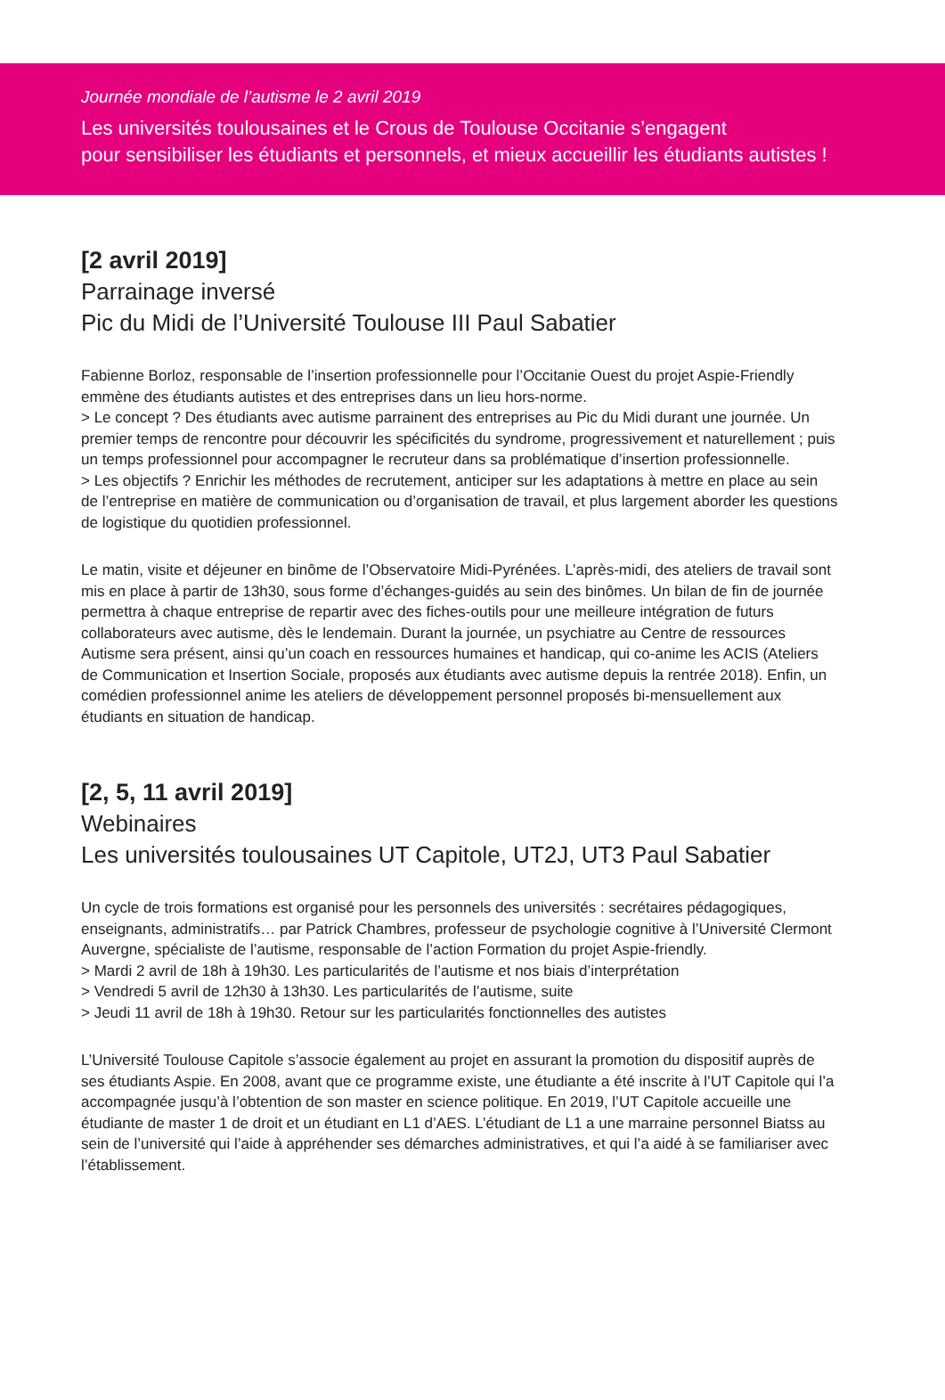Journée mondiale de l’autisme le 2 avril 2019
Les universités toulousaines et le Crous de Toulouse Occitanie s’engagent
pour sensibiliser les étudiants et personnels, et mieux accueillir les étudiants autistes !
[2 avril 2019]
Parrainage inversé
Pic du Midi de l’Université Toulouse III Paul Sabatier
Fabienne Borloz, responsable de l’insertion professionnelle pour l’Occitanie Ouest du projet Aspie-Friendly emmène des étudiants autistes et des entreprises dans un lieu hors-norme.
> Le concept ? Des étudiants avec autisme parrainent des entreprises au Pic du Midi durant une journée. Un premier temps de rencontre pour découvrir les spécificités du syndrome, progressivement et naturellement ; puis un temps professionnel pour accompagner le recruteur dans sa problématique d’insertion professionnelle.
> Les objectifs ? Enrichir les méthodes de recrutement, anticiper sur les adaptations à mettre en place au sein de l’entreprise en matière de communication ou d’organisation de travail, et plus largement aborder les questions de logistique du quotidien professionnel.
Le matin, visite et déjeuner en binôme de l’Observatoire Midi-Pyrénées. L’après-midi, des ateliers de travail sont mis en place à partir de 13h30, sous forme d’échanges-guidés au sein des binômes. Un bilan de fin de journée permettra à chaque entreprise de repartir avec des fiches-outils pour une meilleure intégration de futurs collaborateurs avec autisme, dès le lendemain. Durant la journée, un psychiatre au Centre de ressources Autisme sera présent, ainsi qu’un coach en ressources humaines et handicap, qui co-anime les ACIS (Ateliers de Communication et Insertion Sociale, proposés aux étudiants avec autisme depuis la rentrée 2018). Enfin, un comédien professionnel anime les ateliers de développement personnel proposés bi-mensuellement aux étudiants en situation de handicap.
[2, 5, 11 avril 2019]
Webinaires
Les universités toulousaines UT Capitole, UT2J, UT3 Paul Sabatier
Un cycle de trois formations est organisé pour les personnels des universités : secrétaires pédagogiques, enseignants, administratifs… par Patrick Chambres, professeur de psychologie cognitive à l’Université Clermont Auvergne, spécialiste de l’autisme, responsable de l’action Formation du projet Aspie-friendly.
> Mardi 2 avril de 18h à 19h30. Les particularités de l’autisme et nos biais d’interprétation
> Vendredi 5 avril de 12h30 à 13h30. Les particularités de l’autisme, suite
> Jeudi 11 avril de 18h à 19h30. Retour sur les particularités fonctionnelles des autistes
L’Université Toulouse Capitole s’associe également au projet en assurant la promotion du dispositif auprès de ses étudiants Aspie. En 2008, avant que ce programme existe, une étudiante a été inscrite à l’UT Capitole qui l’a accompagnée jusqu’à l’obtention de son master en science politique. En 2019, l’UT Capitole accueille une étudiante de master 1 de droit et un étudiant en L1 d’AES. L’étudiant de L1 a une marraine personnel Biatss au sein de l’université qui l’aide à appréhender ses démarches administratives, et qui l’a aidé à se familiariser avec l’établissement.